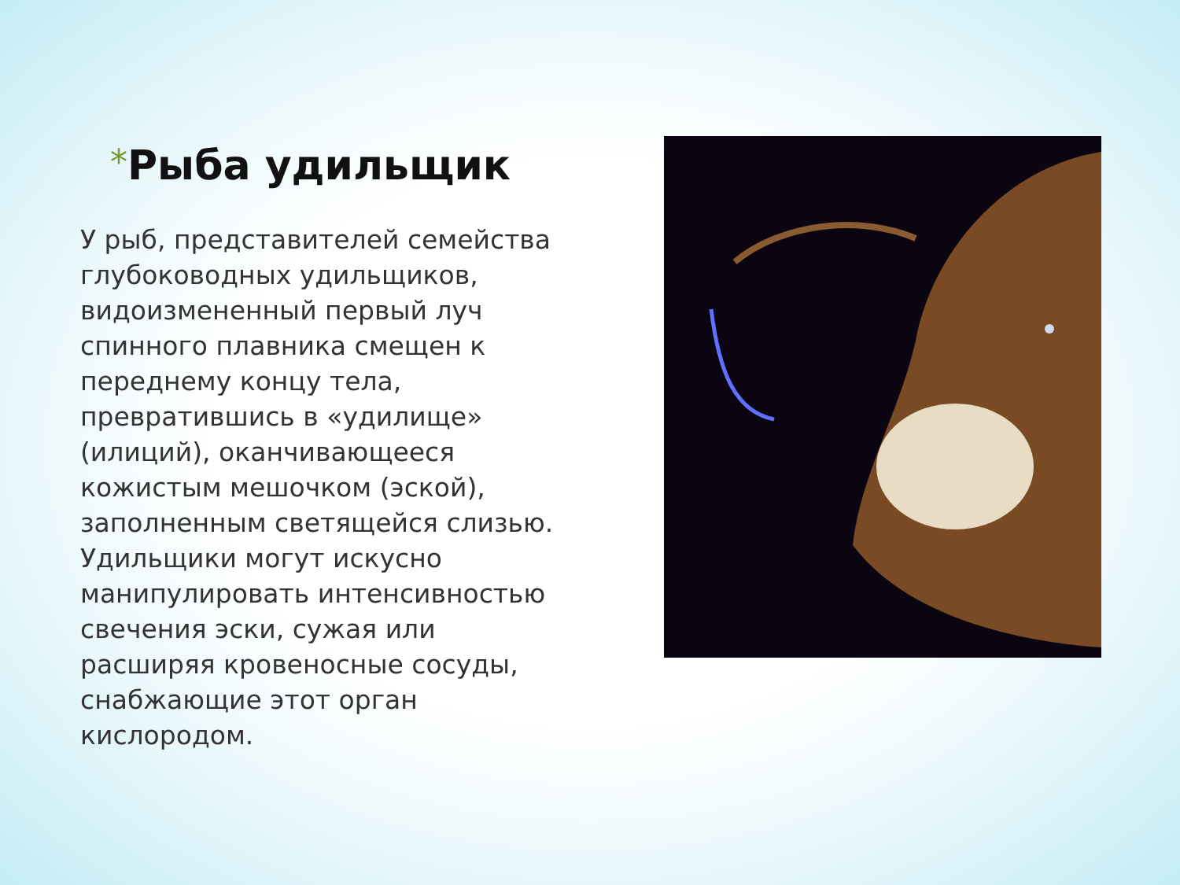*Рыба удильщик
У рыб, представителей семейства глубоководных удильщиков, видоизмененный первый луч спинного плавника смещен к переднему концу тела, превратившись в «удилище» (илиций), оканчивающееся кожистым мешочком (эской), заполненным светящейся слизью. Удильщики могут искусно манипулировать интенсивностью свечения эски, сужая или расширяя кровеносные сосуды, снабжающие этот орган кислородом.